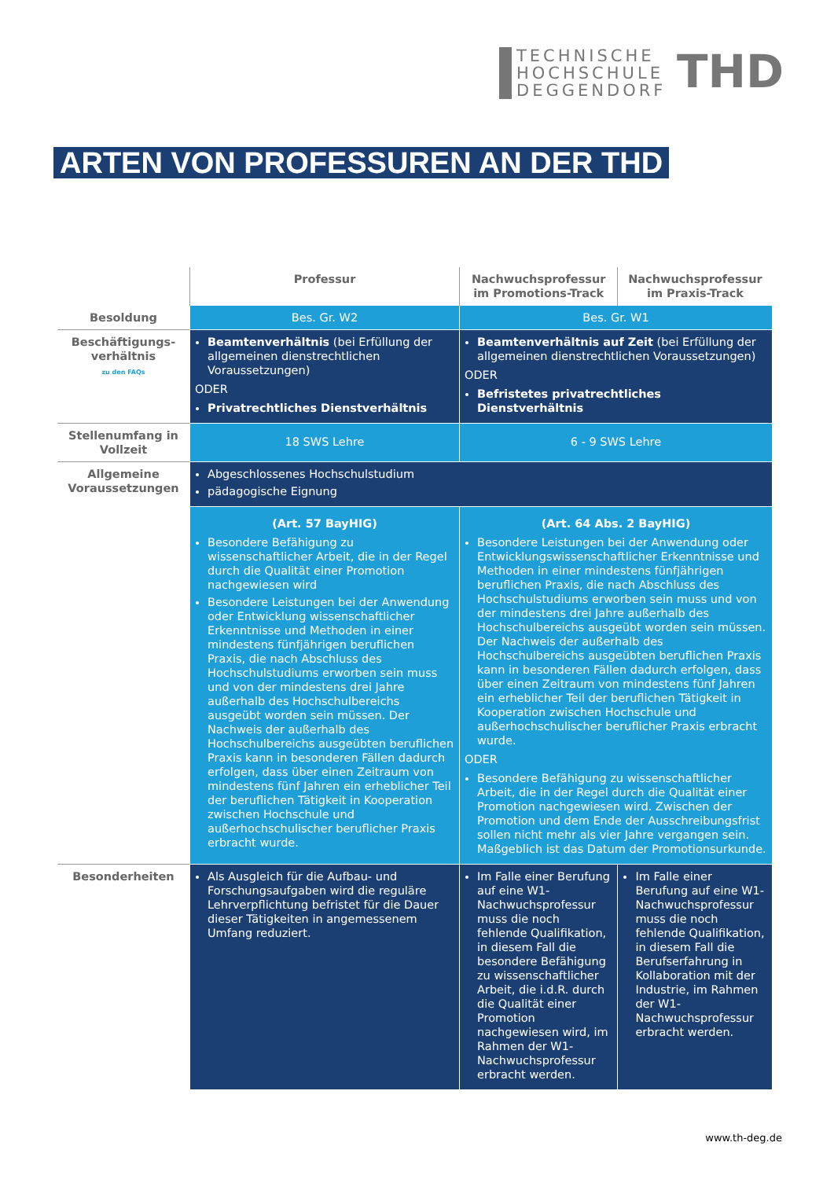TECHNISCHE
HOCHSCHULE
DEGGENDORF
THD
ARTEN VON PROFESSUREN AN DER THD
| | Professur | Nachwuchsprofessur im Promotions-Track | Nachwuchsprofessur im Praxis-Track |
| --- | --- | --- | --- |
| Besoldung | Bes. Gr. W2 | Bes. Gr. W1 | |
| Beschäftigungs-verhältnis zu den FAQs | Beamtenverhältnis (bei Erfüllung der allgemeinen dienstrechtlichen Voraussetzungen) ODER Privatrechtliches Dienstverhältnis | Beamtenverhältnis auf Zeit (bei Erfüllung der allgemeinen dienstrechtlichen Voraussetzungen) ODER Befristetes privatrechtliches Dienstverhältnis | |
| Stellenumfang in Vollzeit | 18 SWS Lehre | 6 - 9 SWS Lehre | |
| Allgemeine Voraussetzungen | Abgeschlossenes Hochschulstudium pädagogische Eignung | | |
| | (Art. 57 BayHIG) Besondere Befähigung zu wissenschaftlicher Arbeit, die in der Regel durch die Qualität einer Promotion nachgewiesen wird Besondere Leistungen bei der Anwendung oder Entwicklung wissenschaftlicher Erkenntnisse und Methoden in einer mindestens fünfjährigen beruflichen Praxis, die nach Abschluss des Hochschulstudiums erworben sein muss und von der mindestens drei Jahre außerhalb des Hochschulbereichs ausgeübt worden sein müssen. Der Nachweis der außerhalb des Hochschulbereichs ausgeübten beruflichen Praxis kann in besonderen Fällen dadurch erfolgen, dass über einen Zeitraum von mindestens fünf Jahren ein erheblicher Teil der beruflichen Tätigkeit in Kooperation zwischen Hochschule und außerhochschulischer beruflicher Praxis erbracht wurde. | (Art. 64 Abs. 2 BayHIG) Besondere Leistungen bei der Anwendung oder Entwicklungswissenschaftlicher Erkenntnisse und Methoden in einer mindestens fünfjährigen beruflichen Praxis, die nach Abschluss des Hochschulstudiums erworben sein muss und von der mindestens drei Jahre außerhalb des Hochschulbereichs ausgeübt worden sein müssen. Der Nachweis der außerhalb des Hochschulbereichs ausgeübten beruflichen Praxis kann in besonderen Fällen dadurch erfolgen, dass über einen Zeitraum von mindestens fünf Jahren ein erheblicher Teil der beruflichen Tätigkeit in Kooperation zwischen Hochschule und außerhochschulischer beruflicher Praxis erbracht wurde. ODER Besondere Befähigung zu wissenschaftlicher Arbeit, die in der Regel durch die Qualität einer Promotion nachgewiesen wird. Zwischen der Promotion und dem Ende der Ausschreibungsfrist sollen nicht mehr als vier Jahre vergangen sein. Maßgeblich ist das Datum der Promotionsurkunde. | |
| Besonderheiten | Als Ausgleich für die Aufbau- und Forschungsaufgaben wird die reguläre Lehrverpflichtung befristet für die Dauer dieser Tätigkeiten in angemessenem Umfang reduziert. | Im Falle einer Berufung auf eine W1-Nachwuchsprofessur muss die noch fehlende Qualifikation, in diesem Fall die besondere Befähigung zu wissenschaftlicher Arbeit, die i.d.R. durch die Qualität einer Promotion nachgewiesen wird, im Rahmen der W1-Nachwuchsprofessur erbracht werden. | Im Falle einer Berufung auf eine W1-Nachwuchsprofessur muss die noch fehlende Qualifikation, in diesem Fall die Berufserfahrung in Kollaboration mit der Industrie, im Rahmen der W1-Nachwuchsprofessur erbracht werden. |
www.th-deg.de